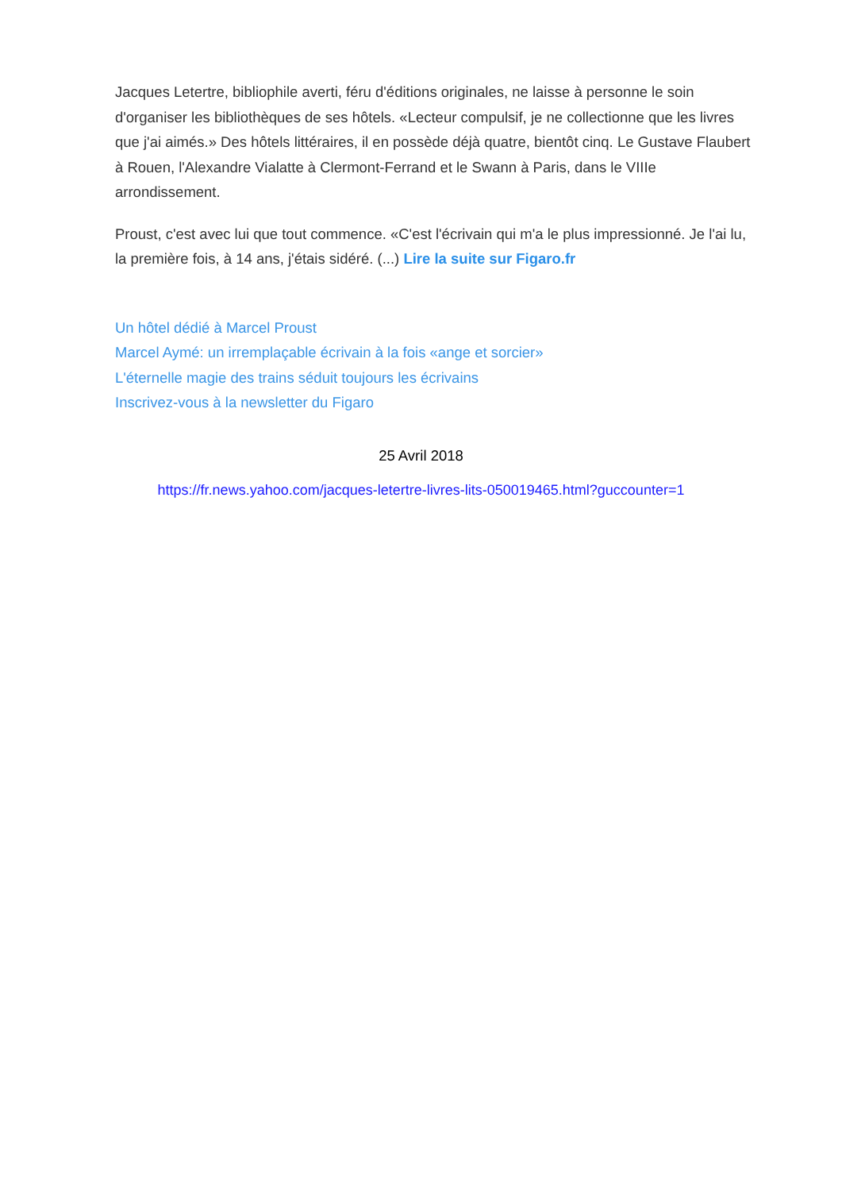Jacques Letertre, bibliophile averti, féru d'éditions originales, ne laisse à personne le soin d'organiser les bibliothèques de ses hôtels. «Lecteur compulsif, je ne collectionne que les livres que j'ai aimés.» Des hôtels littéraires, il en possède déjà quatre, bientôt cinq. Le Gustave Flaubert à Rouen, l'Alexandre Vialatte à Clermont-Ferrand et le Swann à Paris, dans le VIIIe arrondissement.
Proust, c'est avec lui que tout commence. «C'est l'écrivain qui m'a le plus impressionné. Je l'ai lu, la première fois, à 14 ans, j'étais sidéré. (...) Lire la suite sur Figaro.fr
Un hôtel dédié à Marcel Proust
Marcel Aymé: un irremplaçable écrivain à la fois «ange et sorcier»
L'éternelle magie des trains séduit toujours les écrivains
Inscrivez-vous à la newsletter du Figaro
25 Avril 2018
https://fr.news.yahoo.com/jacques-letertre-livres-lits-050019465.html?guccounter=1